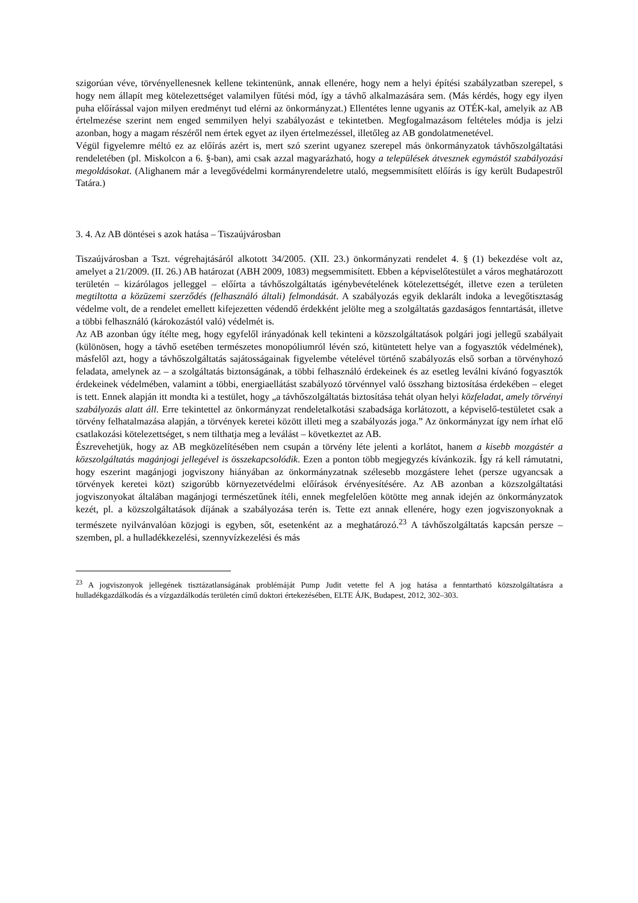szigorúan véve, törvényellenesnek kellene tekintenünk, annak ellenére, hogy nem a helyi építési szabályzatban szerepel, s hogy nem állapít meg kötelezettséget valamilyen fűtési mód, így a távhő alkalmazására sem. (Más kérdés, hogy egy ilyen puha előírással vajon milyen eredményt tud elérni az önkormányzat.) Ellentétes lenne ugyanis az OTÉK-kal, amelyik az AB értelmezése szerint nem enged semmilyen helyi szabályozást e tekintetben. Megfogalmazásom feltételes módja is jelzi azonban, hogy a magam részéről nem értek egyet az ilyen értelmezéssel, illetőleg az AB gondolatmenetével.
Végül figyelemre méltó ez az előírás azért is, mert szó szerint ugyanez szerepel más önkormányzatok távhőszolgáltatási rendeletében (pl. Miskolcon a 6. §-ban), ami csak azzal magyarázható, hogy a települések átvesznek egymástól szabályozási megoldásokat. (Alighanem már a levegővédelmi kormányrendeletre utaló, megsemmisített előírás is így került Budapestről Tatára.)
3. 4. Az AB döntései s azok hatása – Tiszaújvárosban
Tiszaújvárosban a Tszt. végrehajtásáról alkotott 34/2005. (XII. 23.) önkormányzati rendelet 4. § (1) bekezdése volt az, amelyet a 21/2009. (II. 26.) AB határozat (ABH 2009, 1083) megsemmisített. Ebben a képviselőtestület a város meghatározott területén – kizárólagos jelleggel – előírta a távhőszolgáltatás igénybevételének kötelezettségét, illetve ezen a területen megtiltotta a közüzemi szerződés (felhasználó általi) felmondását. A szabályozás egyik deklarált indoka a levegőtisztaság védelme volt, de a rendelet emellett kifejezetten védendő érdekként jelölte meg a szolgáltatás gazdaságos fenntartását, illetve a többi felhasználó (károkozástól való) védelmét is.
Az AB azonban úgy ítélte meg, hogy egyfelől irányadónak kell tekinteni a közszolgáltatások polgári jogi jellegű szabályait (különösen, hogy a távhő esetében természetes monopóliumról lévén szó, kitüntetett helye van a fogyasztók védelmének), másfelől azt, hogy a távhőszolgáltatás sajátosságainak figyelembe vételével történő szabályozás első sorban a törvényhozó feladata, amelynek az – a szolgáltatás biztonságának, a többi felhasználó érdekeinek és az esetleg leválni kívánó fogyasztók érdekeinek védelmében, valamint a többi, energiaellátást szabályozó törvénnyel való összhang biztosítása érdekében – eleget is tett. Ennek alapján itt mondta ki a testület, hogy „a távhőszolgáltatás biztosítása tehát olyan helyi közfeladat, amely törvényi szabályozás alatt áll. Erre tekintettel az önkormányzat rendeletalkotási szabadsága korlátozott, a képviselő-testületet csak a törvény felhatalmazása alapján, a törvények keretei között illeti meg a szabályozás joga.” Az önkormányzat így nem írhat elő csatlakozási kötelezettséget, s nem tilthatja meg a leválást – következtet az AB.
Észrevehetjük, hogy az AB megközelítésében nem csupán a törvény léte jelenti a korlátot, hanem a kisebb mozgástér a közszolgáltatás magánjogi jellegével is összekapcsolódik. Ezen a ponton több megjegyzés kívánkozik. Így rá kell rámutatni, hogy eszerint magánjogi jogviszony hiányában az önkormányzatnak szélesebb mozgástere lehet (persze ugyancsak a törvények keretei közt) szigorúbb környezetvédelmi előírások érvényesítésére. Az AB azonban a közszolgáltatási jogviszonyokat általában magánjogi természetűnek ítéli, ennek megfelelően kötötte meg annak idején az önkormányzatok kezét, pl. a közszolgáltatások díjának a szabályozása terén is. Tette ezt annak ellenére, hogy ezen jogviszonyoknak a természete nyilvánvalóan közjogi is egyben, sőt, esetenként az a meghatározó.<sup>23</sup> A távhőszolgáltatás kapcsán persze – szemben, pl. a hulladékkezelési, szennyvízkezelési és más
<sup>23</sup> A jogviszonyok jellegének tisztázatlanságának problémáját Pump Judit vetette fel A jog hatása a fenntartható közszolgáltatásra a hulladékgazdálkodás és a vízgazdálkodás területén című doktori értekezésében, ELTE ÁJK, Budapest, 2012, 302–303.